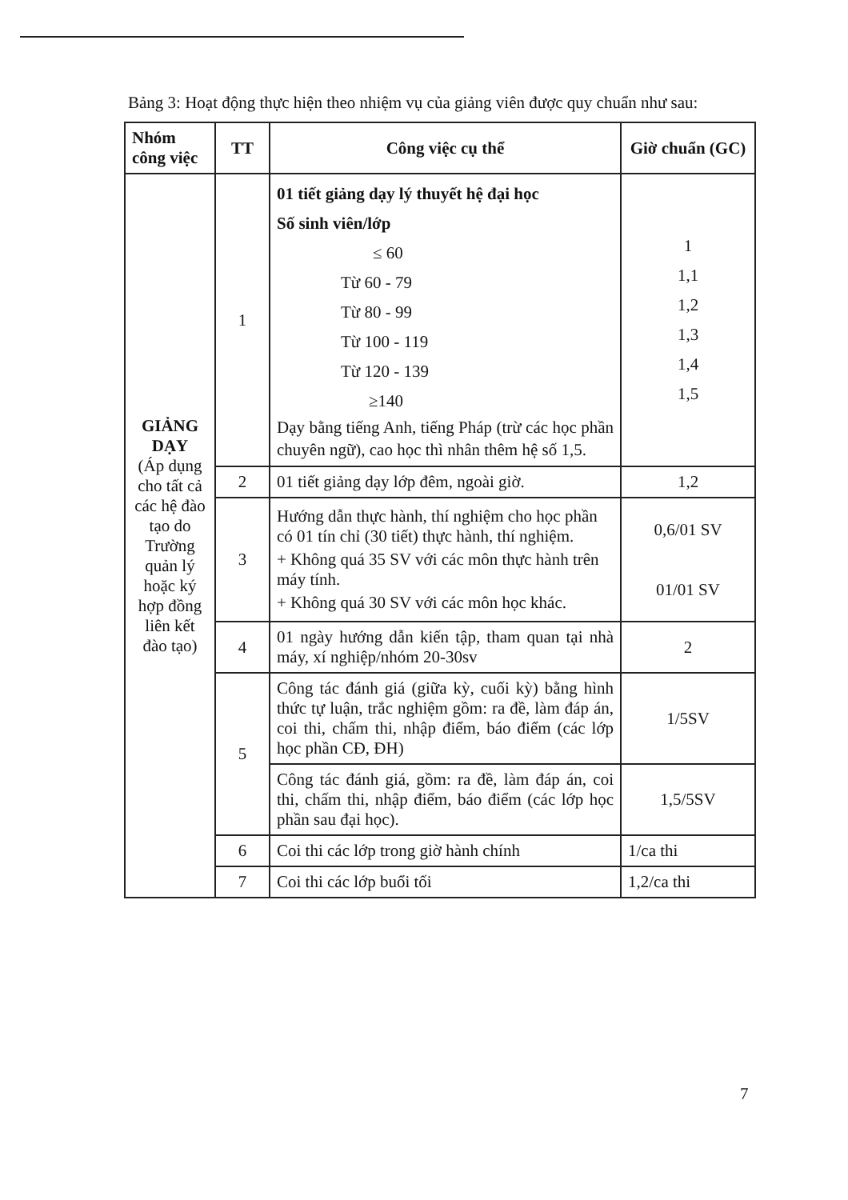Bảng 3: Hoạt động thực hiện theo nhiệm vụ của giảng viên được quy chuẩn như sau:
| Nhóm công việc | TT | Công việc cụ thể | Giờ chuẩn (GC) |
| --- | --- | --- | --- |
| GIẢNG DẠY (Áp dụng cho tất cả các hệ đào tạo do Trường quản lý hoặc ký hợp đồng liên kết đào tạo) | 1 | 01 tiết giảng dạy lý thuyết hệ đại học Số sinh viên/lớp ≤ 60 Từ 60 - 79 Từ 80 - 99 Từ 100 - 119 Từ 120 - 139 ≥140 Dạy bằng tiếng Anh, tiếng Pháp (trừ các học phần chuyên ngữ), cao học thì nhân thêm hệ số 1,5. | 1 1,1 1,2 1,3 1,4 1,5 |
| | 2 | 01 tiết giảng dạy lớp đêm, ngoài giờ. | 1,2 |
| | 3 | Hướng dẫn thực hành, thí nghiệm cho học phần có 01 tín chỉ (30 tiết) thực hành, thí nghiệm. + Không quá 35 SV với các môn thực hành trên máy tính. + Không quá 30 SV với các môn học khác. | 0,6/01 SV 01/01 SV |
| | 4 | 01 ngày hướng dẫn kiến tập, tham quan tại nhà máy, xí nghiệp/nhóm 20-30sv | 2 |
| | 5 | Công tác đánh giá (giữa kỳ, cuối kỳ) bằng hình thức tự luận, trắc nghiệm gồm: ra đề, làm đáp án, coi thi, chấm thi, nhập điểm, báo điểm (các lớp học phần CĐ, ĐH) | 1/5SV |
| | | Công tác đánh giá, gồm: ra đề, làm đáp án, coi thi, chấm thi, nhập điểm, báo điểm (các lớp học phần sau đại học). | 1,5/5SV |
| | 6 | Coi thi các lớp trong giờ hành chính | 1/ca thi |
| | 7 | Coi thi các lớp buổi tối | 1,2/ca thi |
7